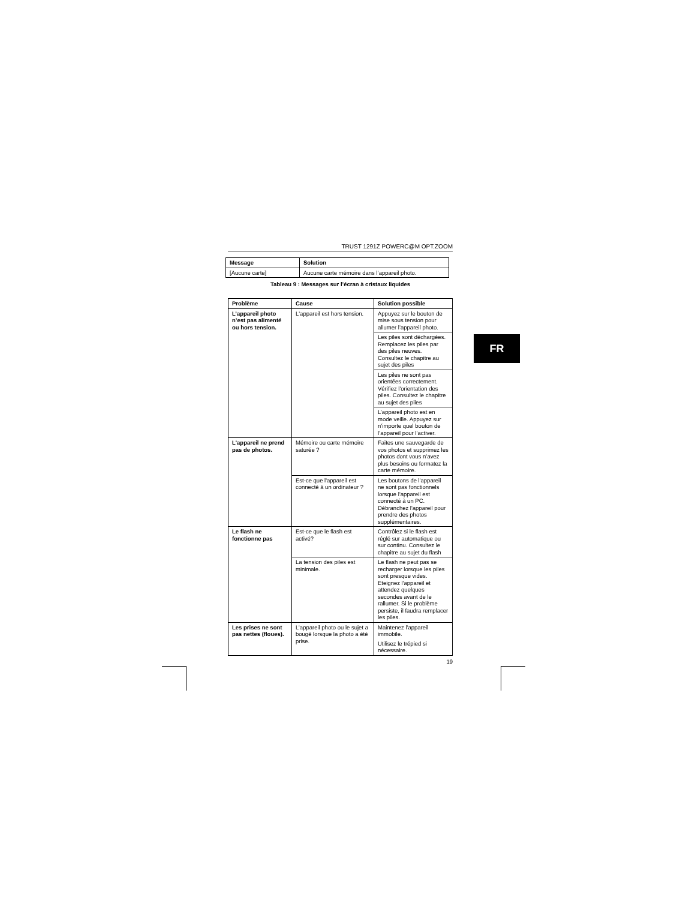TRUST 1291Z POWERC@M OPT.ZOOM
| Message | Solution |
| --- | --- |
| [Aucune carte] | Aucune carte mémoire dans l’appareil photo. |
Tableau 9 : Messages sur l’écran à cristaux liquides
| Problème | Cause | Solution possible |
| --- | --- | --- |
| L’appareil photo n’est pas alimenté ou hors tension. | L'appareil est hors tension. | Appuyez sur le bouton de mise sous tension pour allumer l’appareil photo. |
| | | Les piles sont déchargées. Remplacez les piles par des piles neuves. Consultez le chapitre au sujet des piles |
| | | Les piles ne sont pas orientées correctement. Vérifiez l'orientation des piles. Consultez le chapitre au sujet des piles |
| | | L’appareil photo est en mode veille. Appuyez sur n’importe quel bouton de l’appareil pour l’activer. |
| L'appareil ne prend pas de photos. | Mémoire ou carte mémoire saturée ? | Faites une sauvegarde de vos photos et supprimez les photos dont vous n’avez plus besoins ou formatez la carte mémoire. |
| | Est-ce que l'appareil est connecté à un ordinateur ? | Les boutons de l'appareil ne sont pas fonctionnels lorsque l'appareil est connecté à un PC. Débranchez l'appareil pour prendre des photos supplémentaires. |
| Le flash ne fonctionne pas | Est-ce que le flash est activé? | Contrôlez si le flash est réglé sur automatique ou sur continu. Consultez le chapitre au sujet du flash |
| | La tension des piles est minimale. | Le flash ne peut pas se recharger lorsque les piles sont presque vides. Eteignez l'appareil et attendez quelques secondes avant de le rallumer. Si le problème persiste, il faudra remplacer les piles. |
| Les prises ne sont pas nettes (floues). | L’appareil photo ou le sujet a bougé lorsque la photo a été prise. | Maintenez l'appareil immobile. Utilisez le trépied si nécessaire. |
19
FR